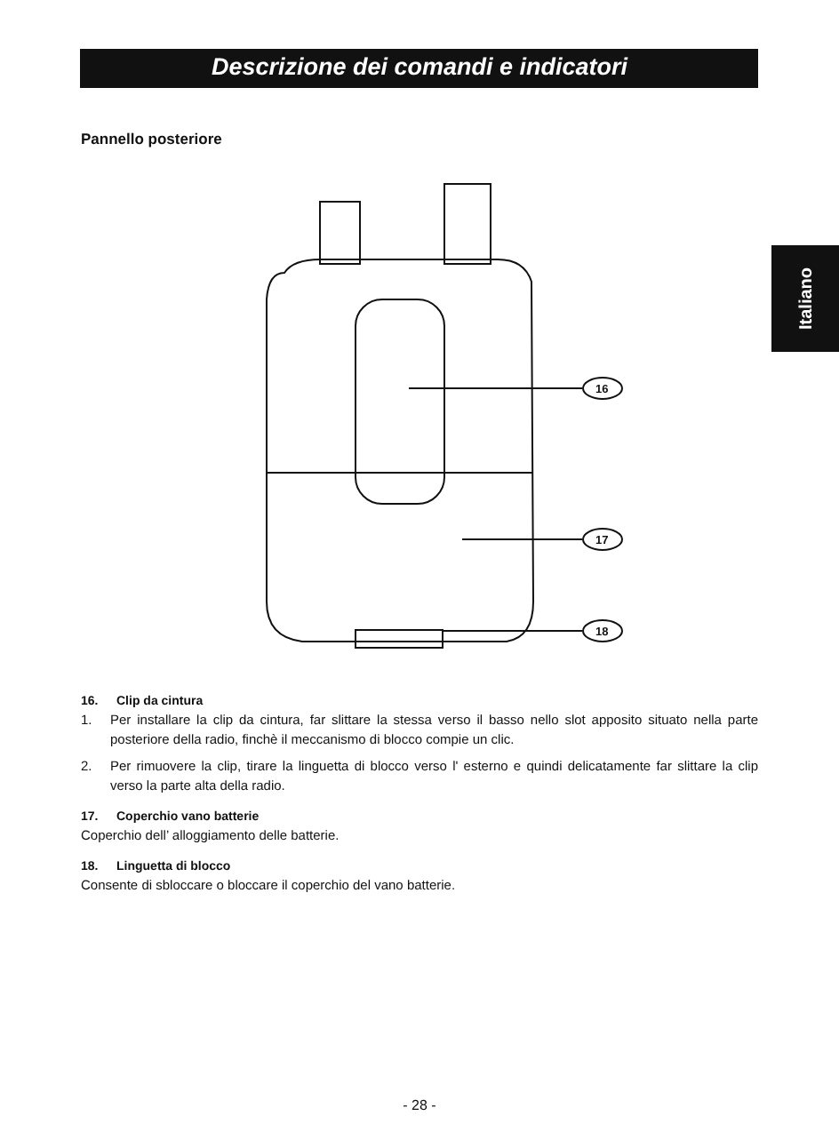Descrizione dei comandi e indicatori
Italiano
Pannello posteriore
16
17
18
16. Clip da cintura
1. Per installare la clip da cintura, far slittare la stessa verso il basso nello slot apposito situato nella parte posteriore della radio, finchè il meccanismo di blocco compie un clic.
2. Per rimuovere la clip, tirare la linguetta di blocco verso l' esterno e quindi delicatamente far slittare la clip verso la parte alta della radio.
17. Coperchio vano batterie
Coperchio dell’ alloggiamento delle batterie.
18. Linguetta di blocco
Consente di sbloccare o bloccare il coperchio del vano batterie.
- 28 -